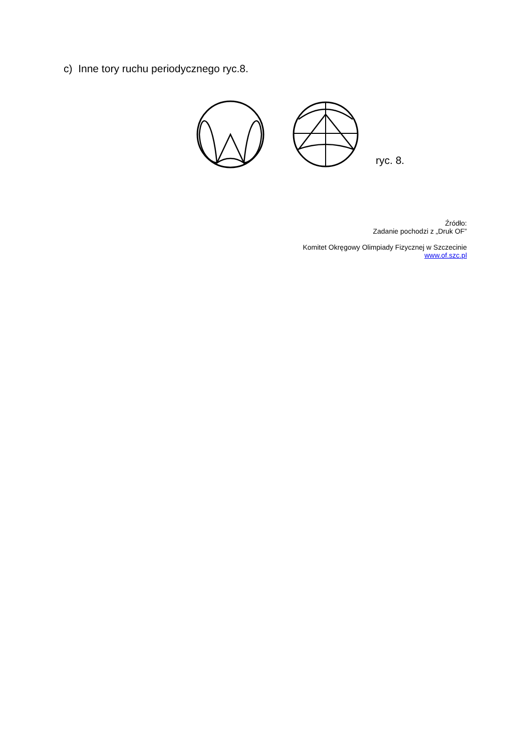c) Inne tory ruchu periodycznego ryc.8.
ryc. 8.
Źródło:
Zadanie pochodzi z „Druk OF”
Komitet Okręgowy Olimpiady Fizycznej w Szczecinie
www.of.szc.pl